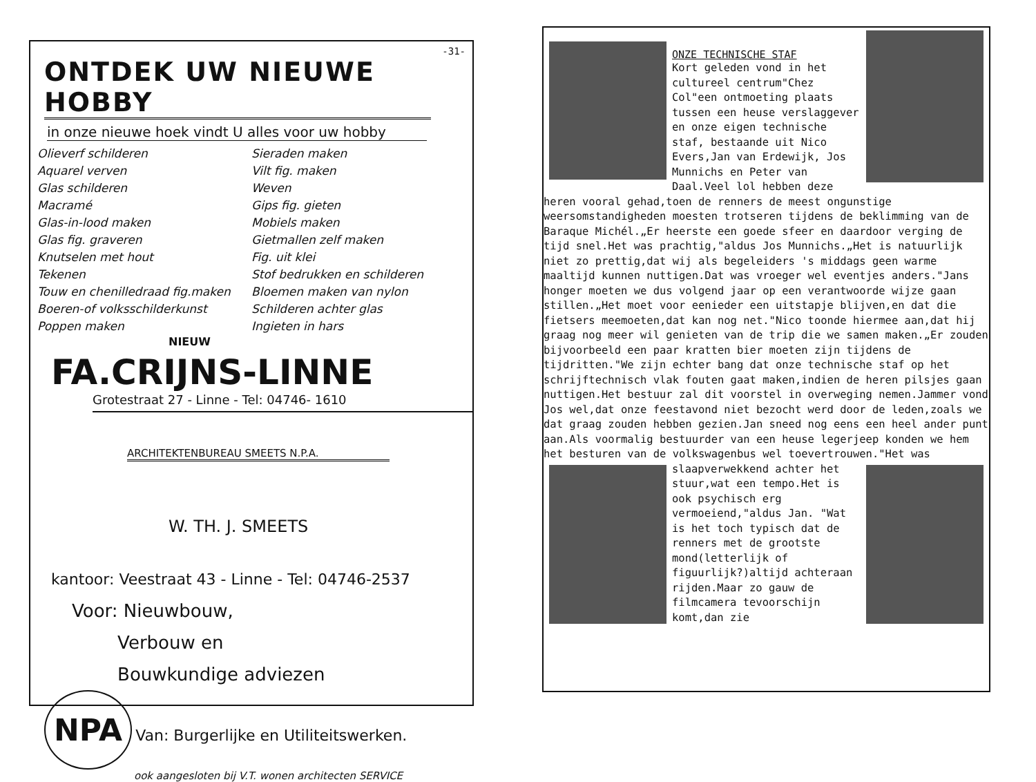-31-
ONTDEK UW NIEUWE HOBBY
in onze nieuwe hoek vindt U alles voor uw hobby
Olieverf schilderen
Aquarel verven
Glas schilderen
Macramé
Glas-in-lood maken
Glas fig. graveren
Knutselen met hout
Tekenen
Touw en chenilledraad fig.maken
Boeren-of volksschilderkunst
Poppen maken
Sieraden maken
Vilt fig. maken
Weven
Gips fig. gieten
Mobiels maken
Gietmallen zelf maken
Fig. uit klei
Stof bedrukken en schilderen
Bloemen maken van nylon
Schilderen achter glas
Ingieten in hars
NIEUW
FA.CRIJNS-LINNE
Grotestraat 27 - Linne - Tel: 04746- 1610
ARCHITEKTENBUREAU SMEETS N.P.A.
W. TH. J. SMEETS
kantoor: Veestraat 43 - Linne - Tel: 04746-2537
Voor: Nieuwbouw,
Verbouw en
Bouwkundige adviezen
NPA Van: Burgerlijke en Utiliteitswerken.
ook aangesloten bij V.T. wonen architecten SERVICE
ONZE TECHNISCHE STAF
Kort geleden vond in het cultureel centrum"Chez Col"een ontmoeting plaats tussen een heuse verslaggever en onze eigen technische staf, bestaande uit Nico Evers,Jan van Erdewijk, Jos Munnichs en Peter van Daal.Veel lol hebben deze heren vooral gehad,toen de renners de meest ongunstige weersomstandigheden moesten trotseren tijdens de beklimming van de Baraque Michél.„Er heerste een goede sfeer en daardoor verging de tijd snel.Het was prachtig,"aldus Jos Munnichs.„Het is natuurlijk niet zo prettig,dat wij als begeleiders 's middags geen warme maaltijd kunnen nuttigen.Dat was vroeger wel eventjes anders."Jans honger moeten we dus volgend jaar op een verantwoorde wijze gaan stillen.„Het moet voor eenieder een uitstapje blijven,en dat die fietsers meemoeten,dat kan nog net."Nico toonde hiermee aan,dat hij graag nog meer wil genieten van de trip die we samen maken.„Er zouden bijvoorbeeld een paar kratten bier moeten zijn tijdens de tijdritten."We zijn echter bang dat onze technische staf op het schrijftechnisch vlak fouten gaat maken,indien de heren pilsjes gaan nuttigen.Het bestuur zal dit voorstel in overweging nemen.Jammer vond Jos wel,dat onze feestavond niet bezocht werd door de leden,zoals we dat graag zouden hebben gezien.Jan sneed nog eens een heel ander punt aan.Als voormalig bestuurder van een heuse legerjeep konden we hem het besturen van de volkswagenbus wel toevertrouwen."Het was slaapverwekkend achter het
stuur,wat een tempo.Het is ook psychisch erg vermoeiend,"aldus Jan. "Wat is het toch typisch dat de renners met de grootste mond(letterlijk of figuurlijk?)altijd achteraan rijden.Maar zo gauw de filmcamera tevoorschijn komt,dan zie